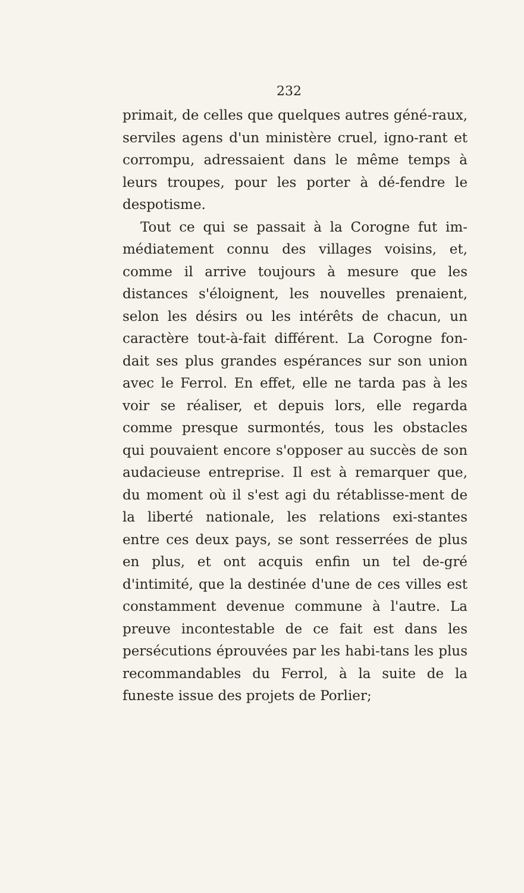232
primait, de celles que quelques autres géné-raux, serviles agens d'un ministère cruel, igno-rant et corrompu, adressaient dans le même temps à leurs troupes, pour les porter à dé-fendre le despotisme.
Tout ce qui se passait à la Corogne fut im-médiatement connu des villages voisins, et, comme il arrive toujours à mesure que les distances s'éloignent, les nouvelles prenaient, selon les désirs ou les intérêts de chacun, un caractère tout-à-fait différent. La Corogne fon-dait ses plus grandes espérances sur son union avec le Ferrol. En effet, elle ne tarda pas à les voir se réaliser, et depuis lors, elle regarda comme presque surmontés, tous les obstacles qui pouvaient encore s'opposer au succès de son audacieuse entreprise. Il est à remarquer que, du moment où il s'est agi du rétablisse-ment de la liberté nationale, les relations exi-stantes entre ces deux pays, se sont resserrées de plus en plus, et ont acquis enfin un tel de-gré d'intimité, que la destinée d'une de ces villes est constamment devenue commune à l'autre. La preuve incontestable de ce fait est dans les persécutions éprouvées par les habi-tans les plus recommandables du Ferrol, à la suite de la funeste issue des projets de Porlier;